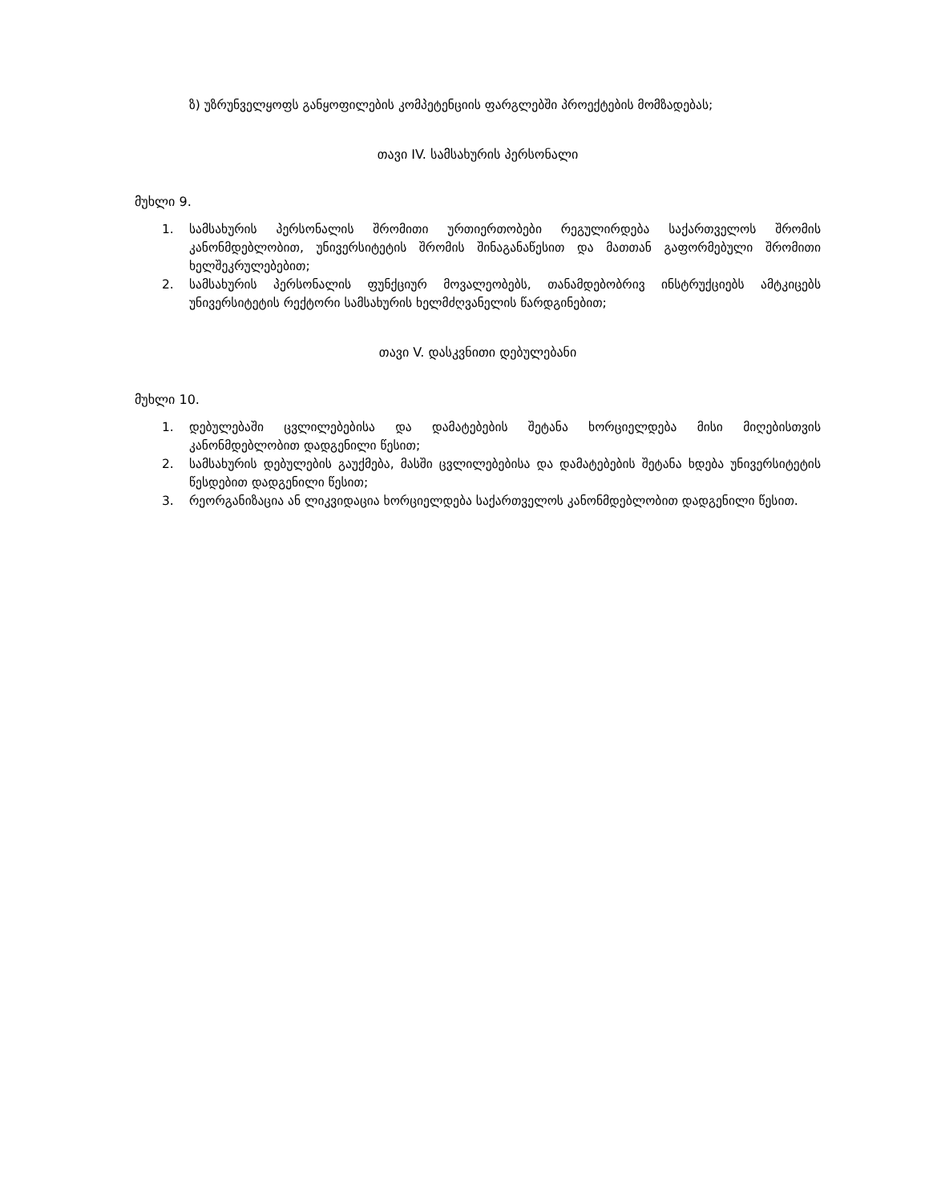ზ) უზრუნველყოფს განყოფილების კომპეტენციის ფარგლებში პროექტების მომზადებას;
თავი IV. სამსახურის პერსონალი
მუხლი 9.
1. სამსახურის პერსონალის შრომითი ურთიერთობები რეგულირდება საქართველოს შრომის კანონმდებლობით, უნივერსიტეტის შრომის შინაგანაწესით და მათთან გაფორმებული შრომითი ხელშეკრულებებით;
2. სამსახურის პერსონალის ფუნქციურ მოვალეობებს, თანამდებობრივ ინსტრუქციებს ამტკიცებს უნივერსიტეტის რექტორი სამსახურის ხელმძღვანელის წარდგინებით;
თავი V. დასკვნითი დებულებანი
მუხლი 10.
1. დებულებაში ცვლილებებისა და დამატებების შეტანა ხორციელდება მისი მიღებისთვის კანონმდებლობით დადგენილი წესით;
2. სამსახურის დებულების გაუქმება, მასში ცვლილებებისა და დამატებების შეტანა ხდება უნივერსიტეტის წესდებით დადგენილი წესით;
3. რეორგანიზაცია ან ლიკვიდაცია ხორციელდება საქართველოს კანონმდებლობით დადგენილი წესით.